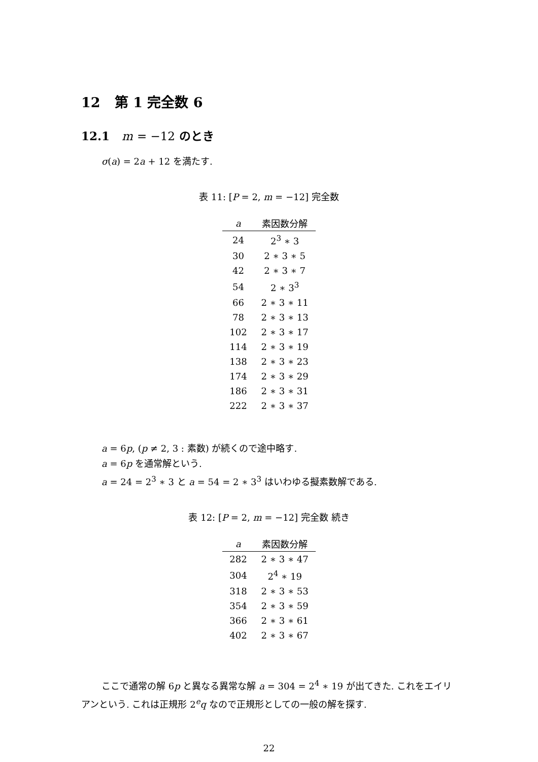12 第 1 完全数 6
12.1 m = −12 のとき
σ(a) = 2a + 12 を満たす.
表 11: [P = 2, m = −12] 完全数
| a | 素因数分解 |
| --- | --- |
| 24 | 2<sup>3</sup> ∗ 3 |
| 30 | 2 ∗ 3 ∗ 5 |
| 42 | 2 ∗ 3 ∗ 7 |
| 54 | 2 ∗ 3<sup>3</sup> |
| 66 | 2 ∗ 3 ∗ 11 |
| 78 | 2 ∗ 3 ∗ 13 |
| 102 | 2 ∗ 3 ∗ 17 |
| 114 | 2 ∗ 3 ∗ 19 |
| 138 | 2 ∗ 3 ∗ 23 |
| 174 | 2 ∗ 3 ∗ 29 |
| 186 | 2 ∗ 3 ∗ 31 |
| 222 | 2 ∗ 3 ∗ 37 |
a = 6p, (p ≠ 2, 3 : 素数) が続くので途中略す.
a = 6p を通常解という.
a = 24 = 2<sup>3</sup> ∗ 3 と a = 54 = 2 ∗ 3<sup>3</sup> はいわゆる擬素数解である.
表 12: [P = 2, m = −12] 完全数 続き
| a | 素因数分解 |
| --- | --- |
| 282 | 2 ∗ 3 ∗ 47 |
| 304 | 2<sup>4</sup> ∗ 19 |
| 318 | 2 ∗ 3 ∗ 53 |
| 354 | 2 ∗ 3 ∗ 59 |
| 366 | 2 ∗ 3 ∗ 61 |
| 402 | 2 ∗ 3 ∗ 67 |
ここで通常の解 6p と異なる異常な解 a = 304 = 2<sup>4</sup> ∗ 19 が出てきた. これをエイリアンという. これは正規形 2<sup>e</sup>q なので正規形としての一般の解を探す.
22